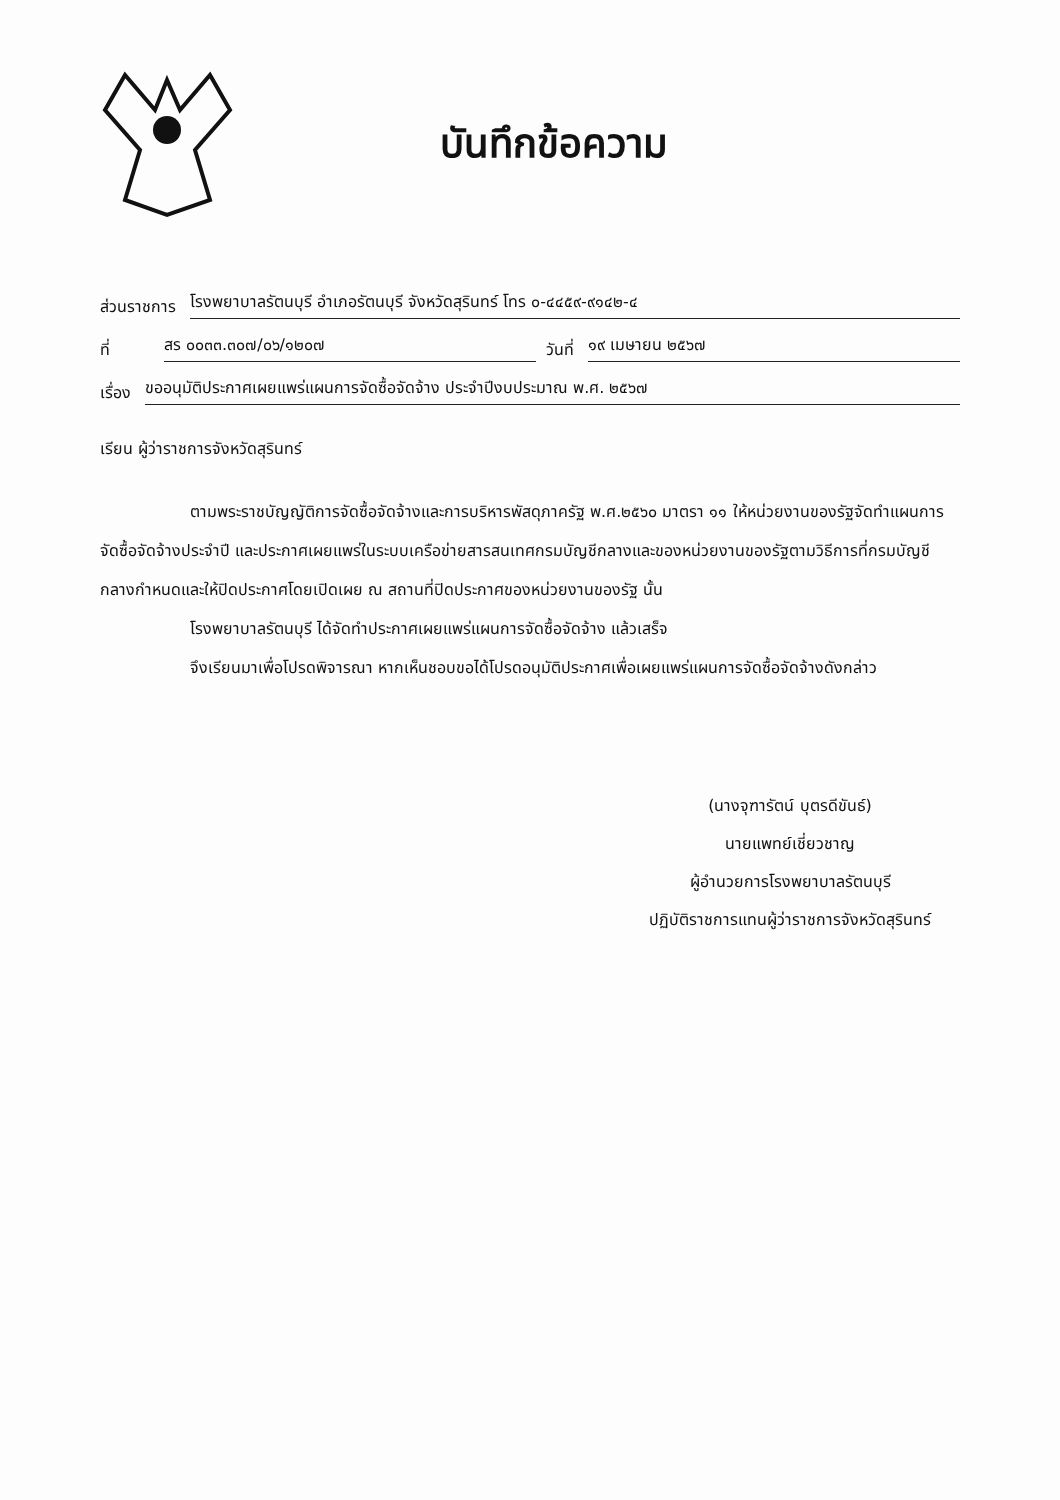บันทึกข้อความ
ส่วนราชการ โรงพยาบาลรัตนบุรี อำเภอรัตนบุรี จังหวัดสุรินทร์ โทร ๐-๔๔๕๙-๙๑๔๒-๔
ที่ สร ๐๐๓๓.๓๐๗/๐๖/๑๒๐๗ วันที่ ๑๙ เมษายน ๒๕๖๗
เรื่อง ขออนุมัติประกาศเผยแพร่แผนการจัดซื้อจัดจ้าง ประจำปีงบประมาณ พ.ศ. ๒๕๖๗
เรียน ผู้ว่าราชการจังหวัดสุรินทร์
ตามพระราชบัญญัติการจัดซื้อจัดจ้างและการบริหารพัสดุภาครัฐ พ.ศ.๒๕๖๐ มาตรา ๑๑ ให้หน่วยงานของรัฐจัดทำแผนการจัดซื้อจัดจ้างประจำปี และประกาศเผยแพร่ในระบบเครือข่ายสารสนเทศกรมบัญชีกลางและของหน่วยงานของรัฐตามวิธีการที่กรมบัญชีกลางกำหนดและให้ปิดประกาศโดยเปิดเผย ณ สถานที่ปิดประกาศของหน่วยงานของรัฐ นั้น
โรงพยาบาลรัตนบุรี ได้จัดทำประกาศเผยแพร่แผนการจัดซื้อจัดจ้าง แล้วเสร็จ
จึงเรียนมาเพื่อโปรดพิจารณา หากเห็นชอบขอได้โปรดอนุมัติประกาศเพื่อเผยแพร่แผนการจัดซื้อจัดจ้างดังกล่าว
(นางจุฑารัตน์ บุตรดีขันธ์)
นายแพทย์เชี่ยวชาญ
ผู้อำนวยการโรงพยาบาลรัตนบุรี
ปฏิบัติราชการแทนผู้ว่าราชการจังหวัดสุรินทร์